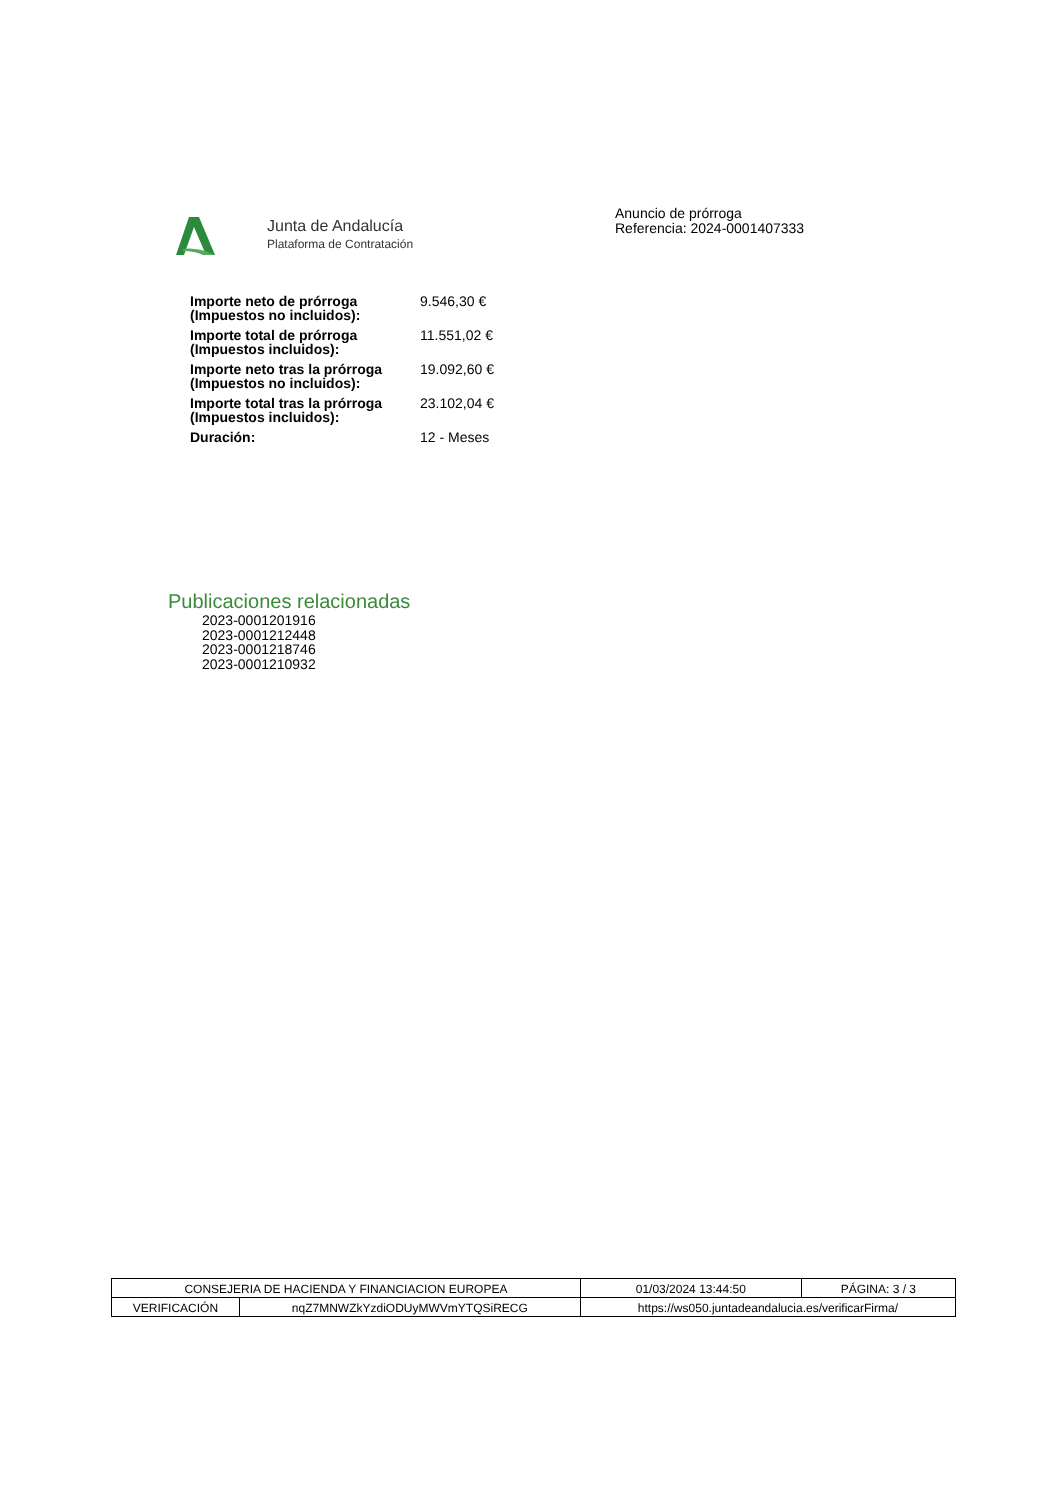Junta de Andalucía
Plataforma de Contratación
Anuncio de prórroga
Referencia: 2024-0001407333
| Importe neto de prórroga (Impuestos no incluidos): | 9.546,30 € |
| Importe total de prórroga (Impuestos incluidos): | 11.551,02 € |
| Importe neto tras la prórroga (Impuestos no incluidos): | 19.092,60 € |
| Importe total tras la prórroga (Impuestos incluidos): | 23.102,04 € |
| Duración: | 12 - Meses |
Publicaciones relacionadas
2023-0001201916
2023-0001212448
2023-0001218746
2023-0001210932
| CONSEJERIA DE HACIENDA Y FINANCIACION EUROPEA | | 01/03/2024 13:44:50 | PÁGINA: 3 / 3 |
| VERIFICACIÓN | nqZ7MNWZkYzdiODUyMWVmYTQSiRECG | https://ws050.juntadeandalucia.es/verificarFirma/ | |